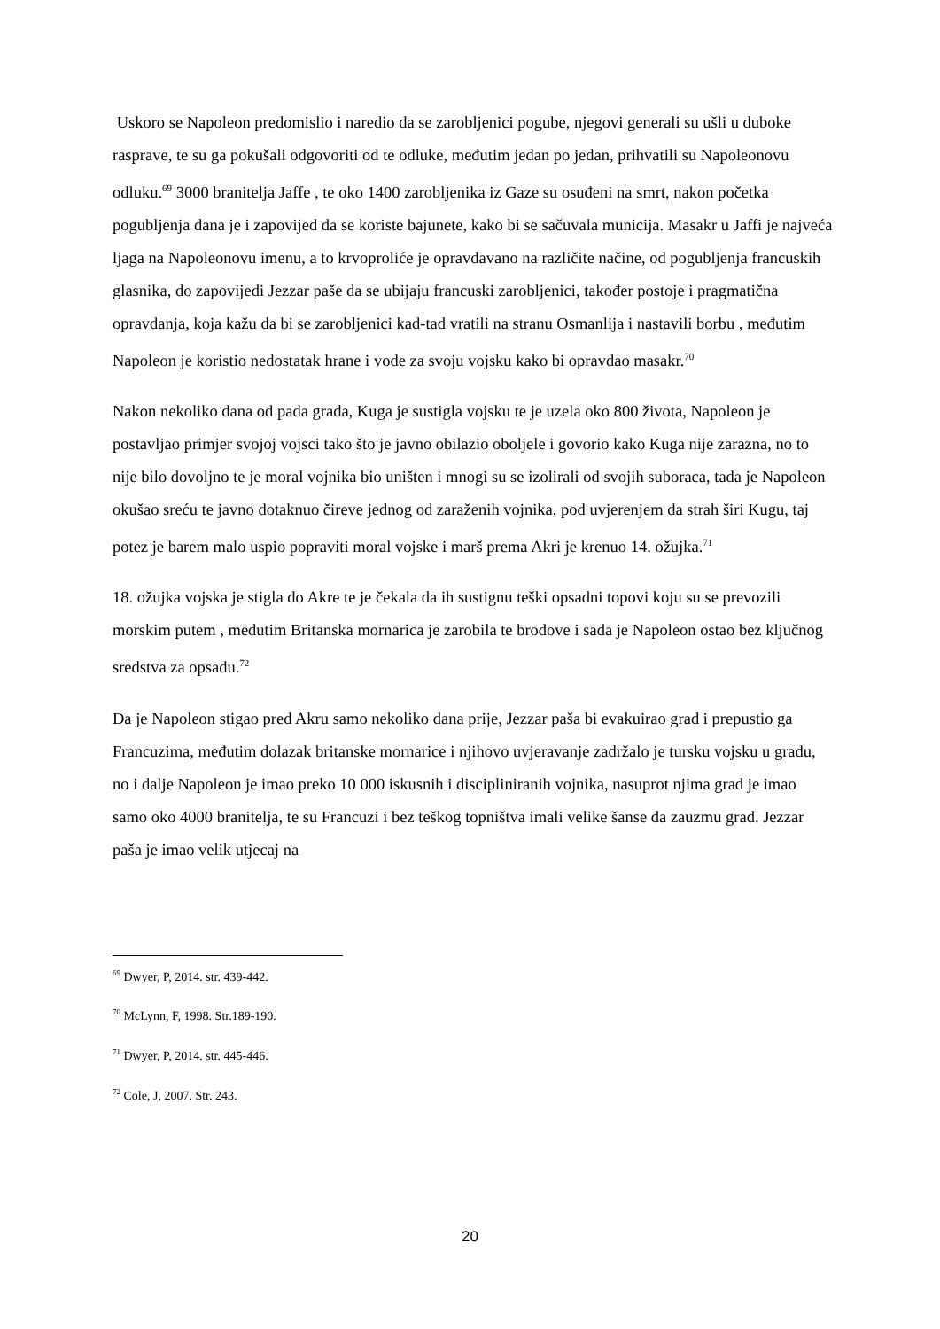Uskoro se Napoleon predomislio i naredio da se zarobljenici pogube, njegovi generali su ušli u duboke rasprave, te su ga pokušali odgovoriti od te odluke, međutim jedan po jedan, prihvatili su Napoleonovu odluku.<sup>69</sup> 3000 branitelja Jaffe , te oko 1400 zarobljenika iz Gaze su osuđeni na smrt, nakon početka pogubljenja dana je i zapovijed da se koriste bajunete, kako bi se sačuvala municija. Masakr u Jaffi je najveća ljaga na Napoleonovu imenu, a to krvoproliće je opravdavano na različite načine, od pogubljenja francuskih glasnika, do zapovijedi Jezzar paše da se ubijaju francuski zarobljenici, također postoje i pragmatična opravdanja, koja kažu da bi se zarobljenici kad-tad vratili na stranu Osmanlija i nastavili borbu , međutim Napoleon je koristio nedostatak hrane i vode za svoju vojsku kako bi opravdao masakr.<sup>70</sup>
Nakon nekoliko dana od pada grada, Kuga je sustigla vojsku te je uzela oko 800 života, Napoleon je postavljao primjer svojoj vojsci tako što je javno obilazio oboljele i govorio kako Kuga nije zarazna, no to nije bilo dovoljno te je moral vojnika bio uništen i mnogi su se izolirali od svojih suboraca, tada je Napoleon okušao sreću te javno dotaknuo čireve jednog od zaraženih vojnika, pod uvjerenjem da strah širi Kugu, taj potez je barem malo uspio popraviti moral vojske i marš prema Akri je krenuo 14. ožujka.<sup>71</sup>
18. ožujka vojska je stigla do Akre te je čekala da ih sustignu teški opsadni topovi koju su se prevozili morskim putem , međutim Britanska mornarica je zarobila te brodove i sada je Napoleon ostao bez ključnog sredstva za opsadu.<sup>72</sup>
Da je Napoleon stigao pred Akru samo nekoliko dana prije, Jezzar paša bi evakuirao grad i prepustio ga Francuzima, međutim dolazak britanske mornarice i njihovo uvjeravanje zadržalo je tursku vojsku u gradu, no i dalje Napoleon je imao preko 10 000 iskusnih i discipliniranih vojnika, nasuprot njima grad je imao samo oko 4000 branitelja, te su Francuzi i bez teškog topništva imali velike šanse da zauzmu grad. Jezzar paša je imao velik utjecaj na
<sup>69</sup> Dwyer, P, 2014. str. 439-442.
<sup>70</sup> McLynn, F, 1998. Str.189-190.
<sup>71</sup> Dwyer, P, 2014. str. 445-446.
<sup>72</sup> Cole, J, 2007. Str. 243.
20